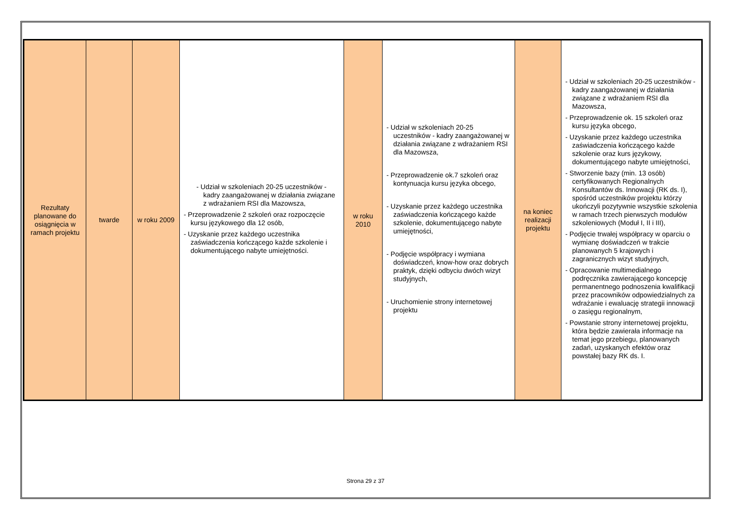| Rezultaty planowane do osiągnięcia w ramach projektu | twarde | w roku 2009 | - Udział w szkoleniach 20-25 uczestników - kadry zaangażowanej w działania związane z wdrażaniem RSI dla Mazowsza, - Przeprowadzenie 2 szkoleń oraz rozpoczęcie kursu językowego dla 12 osób, - Uzyskanie przez każdego uczestnika zaświadczenia kończącego każde szkolenie i dokumentującego nabyte umiejętności. | w roku 2010 | - Udział w szkoleniach 20-25 uczestników - kadry zaangażowanej w działania związane z wdrażaniem RSI dla Mazowsza, - Przeprowadzenie ok.7 szkoleń oraz kontynuacja kursu języka obcego, - Uzyskanie przez każdego uczestnika zaświadczenia kończącego każde szkolenie, dokumentującego nabyte umiejętności, - Podjęcie współpracy i wymiana doświadczeń, know-how oraz dobrych praktyk, dzięki odbyciu dwóch wizyt studyjnych, - Uruchomienie strony internetowej projektu | na koniec realizacji projektu | - Udział w szkoleniach 20-25 uczestników - kadry zaangażowanej w działania związane z wdrażaniem RSI dla Mazowsza, - Przeprowadzenie ok. 15 szkoleń oraz kursu języka obcego, - Uzyskanie przez każdego uczestnika zaświadczenia kończącego każde szkolenie oraz kurs językowy, dokumentującego nabyte umiejętności, - Stworzenie bazy (min. 13 osób) certyfikowanych Regionalnych Konsultantów ds. Innowacji (RK ds. I), spośród uczestników projektu którzy ukończyli pozytywnie wszystkie szkolenia w ramach trzech pierwszych modułów szkoleniowych (Moduł I, II i III), - Podjęcie trwałej współpracy w oparciu o wymianę doświadczeń w trakcie planowanych 5 krajowych i zagranicznych wizyt studyjnych, - Opracowanie multimedialnego podręcznika zawierającego koncepcję permanentnego podnoszenia kwalifikacji przez pracowników odpowiedzialnych za wdrażanie i ewaluację strategii innowacji o zasięgu regionalnym, - Powstanie strony internetowej projektu, która będzie zawierała informacje na temat jego przebiegu, planowanych zadań, uzyskanych efektów oraz powstałej bazy RK ds. I. |
Strona 29 z 37